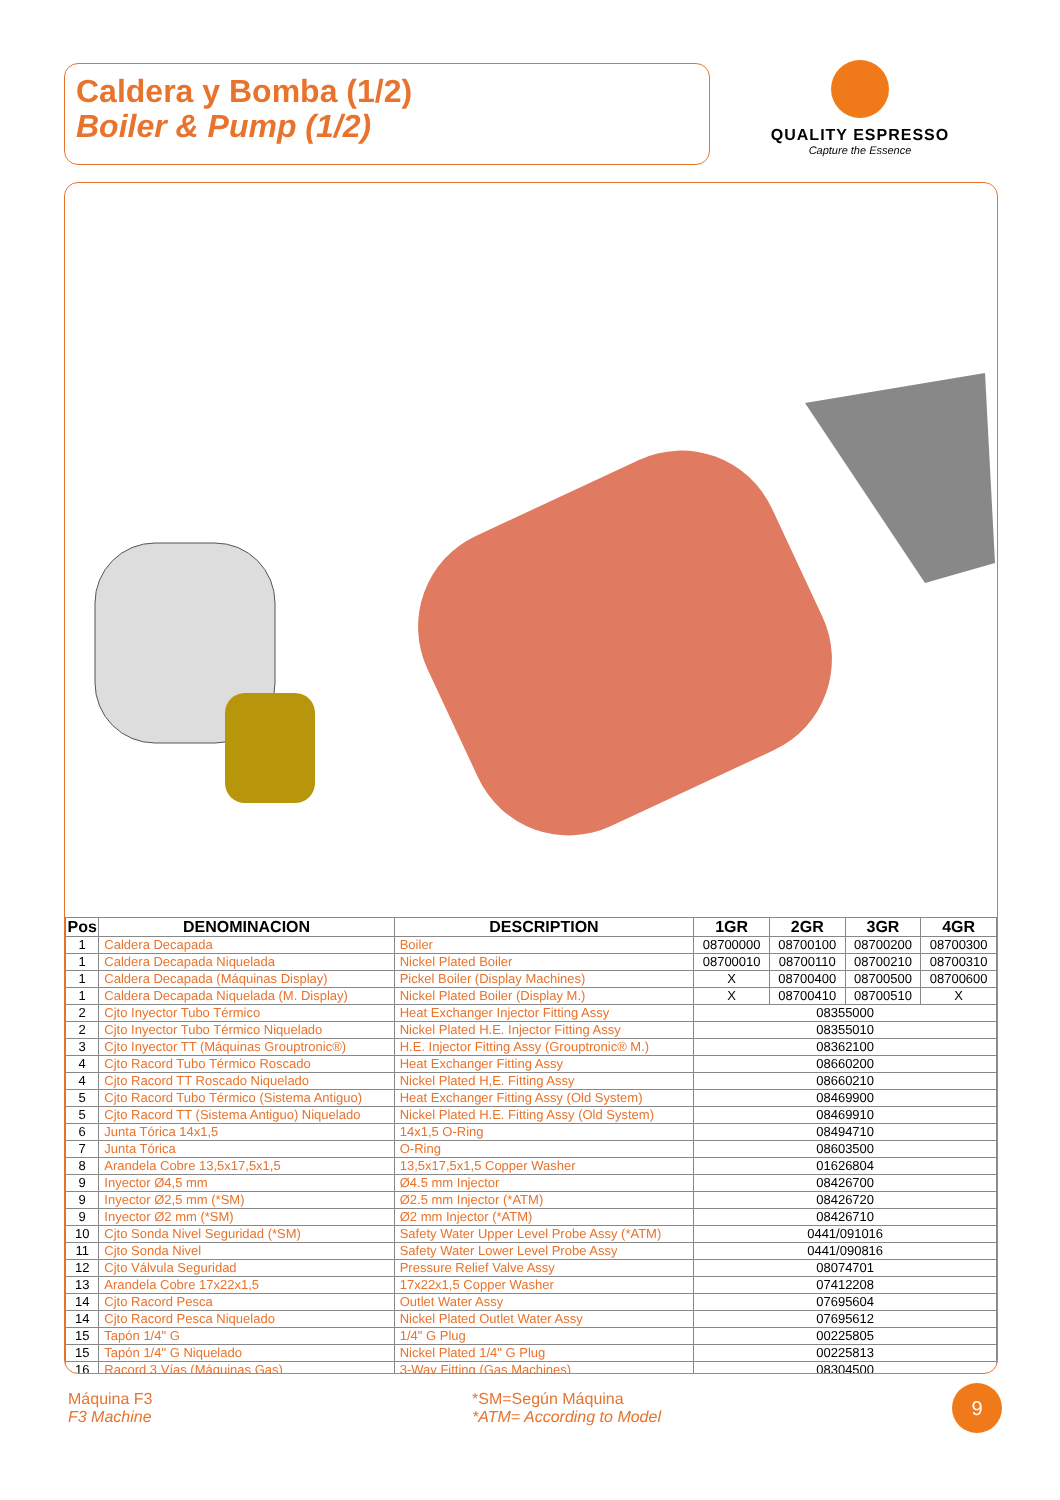Caldera y Bomba (1/2)
Boiler & Pump (1/2)
QUALITY ESPRESSO
Capture the Essence
| Pos | DENOMINACION | DESCRIPTION | 1GR | 2GR | 3GR | 4GR |
| --- | --- | --- | --- | --- | --- | --- |
| 1 | Caldera Decapada | Boiler | 08700000 | 08700100 | 08700200 | 08700300 |
| 1 | Caldera Decapada Niquelada | Nickel Plated Boiler | 08700010 | 08700110 | 08700210 | 08700310 |
| 1 | Caldera Decapada (Máquinas Display) | Pickel Boiler (Display Machines) | X | 08700400 | 08700500 | 08700600 |
| 1 | Caldera Decapada Niquelada (M. Display) | Nickel Plated Boiler (Display M.) | X | 08700410 | 08700510 | X |
| 2 | Cjto Inyector Tubo Térmico | Heat Exchanger Injector Fitting Assy | 08355000 | | | |
| 2 | Cjto Inyector Tubo Térmico Niquelado | Nickel Plated H.E. Injector Fitting Assy | 08355010 | | | |
| 3 | Cjto Inyector TT (Máquinas Grouptronic®) | H.E. Injector Fitting Assy (Grouptronic® M.) | 08362100 | | | |
| 4 | Cjto Racord Tubo Térmico Roscado | Heat Exchanger Fitting Assy | 08660200 | | | |
| 4 | Cjto Racord TT Roscado Niquelado | Nickel Plated H,E. Fitting Assy | 08660210 | | | |
| 5 | Cjto Racord Tubo Térmico (Sistema Antiguo) | Heat Exchanger Fitting Assy (Old System) | 08469900 | | | |
| 5 | Cjto Racord TT (Sistema Antiguo) Niquelado | Nickel Plated H.E. Fitting Assy (Old System) | 08469910 | | | |
| 6 | Junta Tórica 14x1,5 | 14x1,5 O-Ring | 08494710 | | | |
| 7 | Junta Tórica | O-Ring | 08603500 | | | |
| 8 | Arandela Cobre 13,5x17,5x1,5 | 13,5x17,5x1,5 Copper Washer | 01626804 | | | |
| 9 | Inyector Ø4,5 mm | Ø4.5 mm Injector | 08426700 | | | |
| 9 | Inyector Ø2,5 mm (*SM) | Ø2.5 mm Injector (*ATM) | 08426720 | | | |
| 9 | Inyector Ø2 mm (*SM) | Ø2 mm Injector (*ATM) | 08426710 | | | |
| 10 | Cjto Sonda Nivel Seguridad (*SM) | Safety Water Upper Level Probe Assy (*ATM) | 0441/091016 | | | |
| 11 | Cjto Sonda Nivel | Safety Water Lower Level Probe Assy | 0441/090816 | | | |
| 12 | Cjto Válvula Seguridad | Pressure Relief Valve Assy | 08074701 | | | |
| 13 | Arandela Cobre 17x22x1,5 | 17x22x1,5 Copper Washer | 07412208 | | | |
| 14 | Cjto Racord Pesca | Outlet Water Assy | 07695604 | | | |
| 14 | Cjto Racord Pesca Niquelado | Nickel Plated Outlet Water Assy | 07695612 | | | |
| 15 | Tapón 1/4" G | 1/4" G Plug | 00225805 | | | |
| 15 | Tapón 1/4" G Niquelado | Nickel Plated 1/4" G Plug | 00225813 | | | |
| 16 | Racord 3 Vías (Máquinas Gas) | 3-Way Fitting (Gas Machines) | 08304500 | | | |
Máquina F3
F3 Machine
*SM=Según Máquina
*ATM= According to Model
9